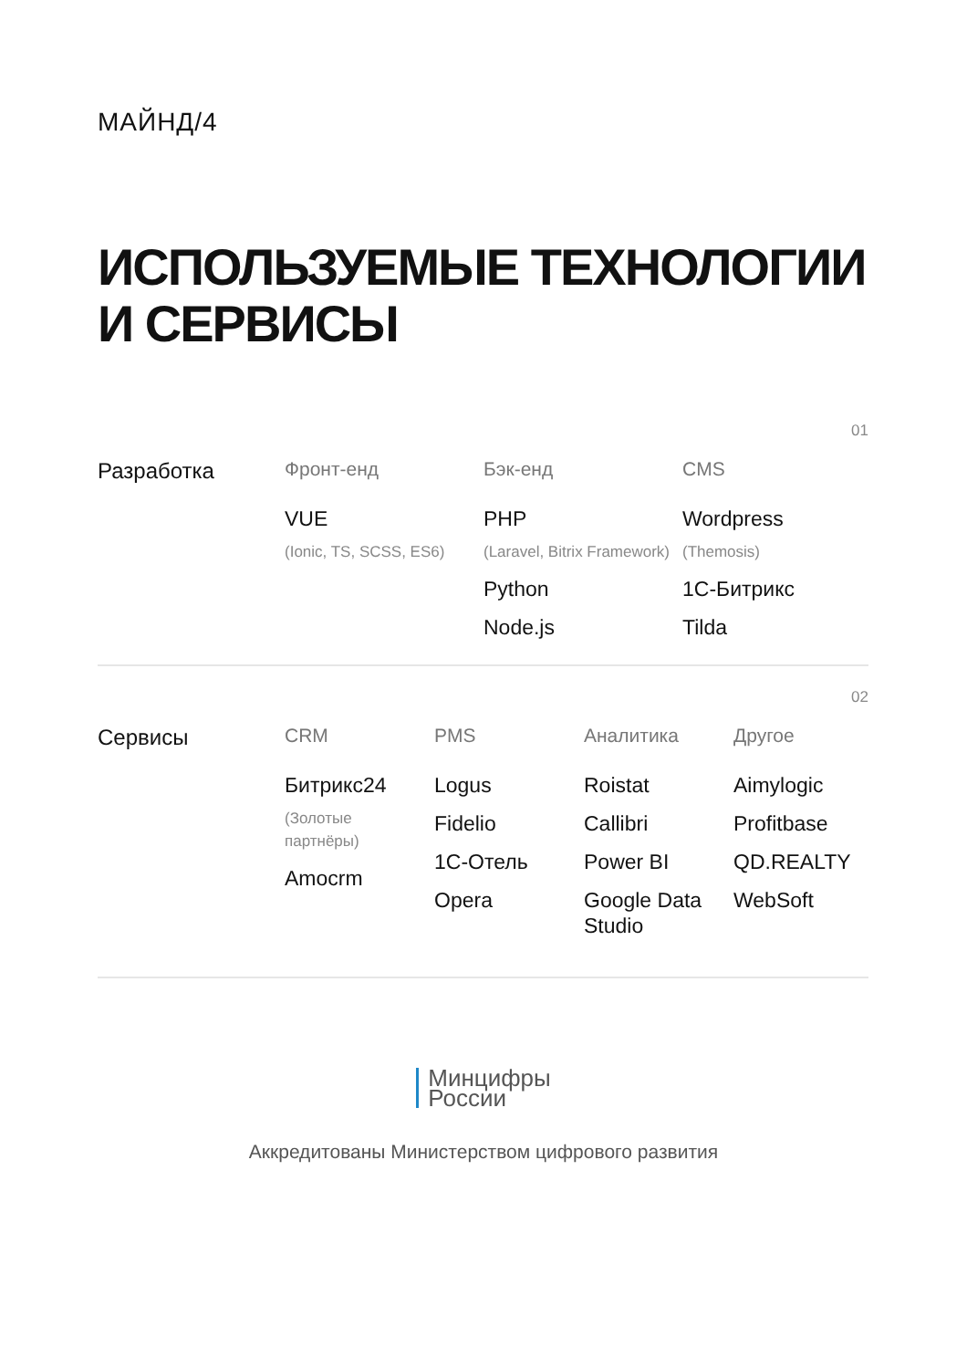МАЙНД/4
ИСПОЛЬЗУЕМЫЕ ТЕХНОЛОГИИ
И СЕРВИСЫ
01
Разработка Фронт-енд
VUE
(Ionic, TS, SCSS, ES6)
Бэк-енд
PHP
(Laravel, Bitrix Framework)
Python
Node.js
CMS
Wordpress
(Themosis)
1С-Битрикс
Tilda
02
Сервисы CRM
Битрикс24
(Золотые
партнёры)
Amocrm
PMS
Logus
Fidelio
1С-Отель
Opera
Аналитика
Roistat
Callibri
Power BI
Google Data
Studio
Другое
Aimylogic
Profitbase
QD.REALTY
WebSoft
Минцифры
России
Аккредитованы Министерством цифрового развития